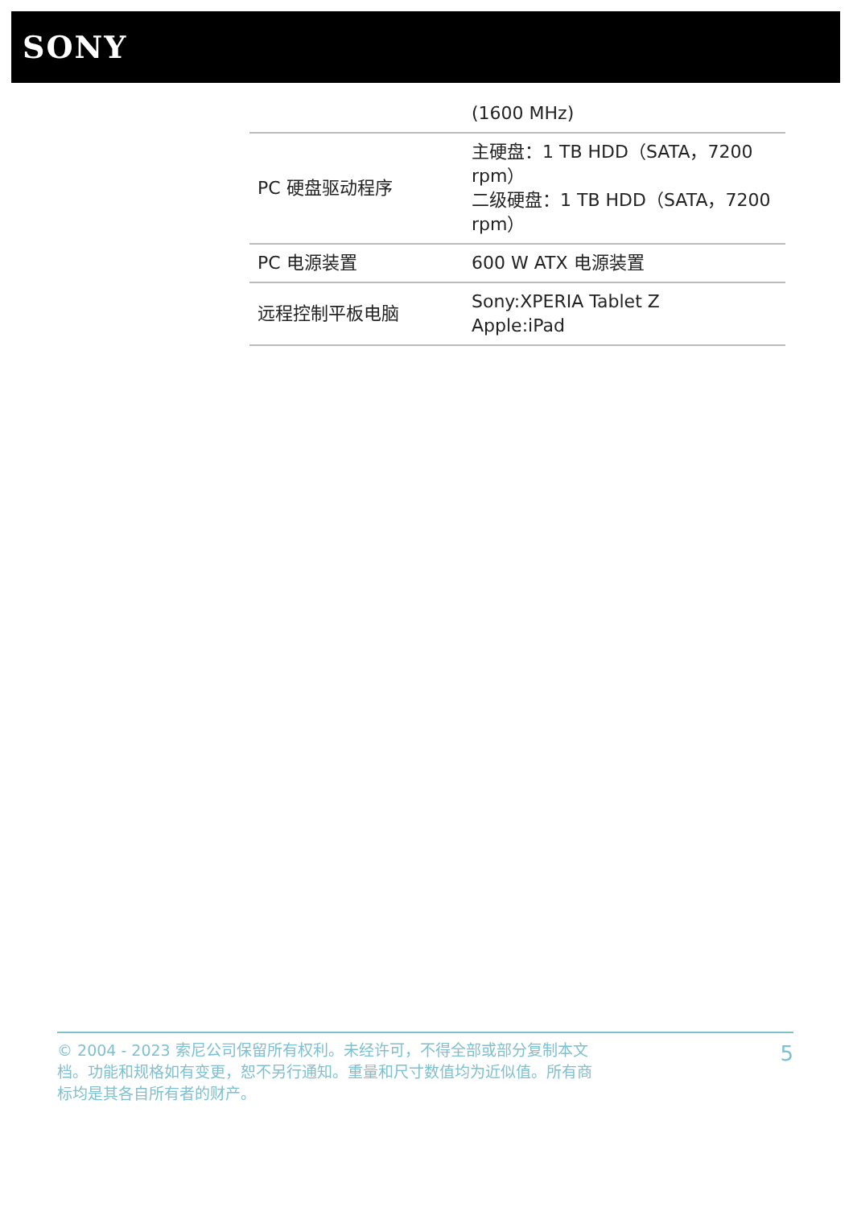SONY
| | (1600 MHz) |
| PC 硬盘驱动程序 | 主硬盘：1 TB HDD（SATA，7200 rpm） 二级硬盘：1 TB HDD（SATA，7200 rpm） |
| PC 电源装置 | 600 W ATX 电源装置 |
| 远程控制平板电脑 | Sony:XPERIA Tablet Z Apple:iPad |
© 2004 - 2023 索尼公司保留所有权利。未经许可，不得全部或部分复制本文档。功能和规格如有变更，恕不另行通知。重量和尺寸数值均为近似值。所有商标均是其各自所有者的财产。
5